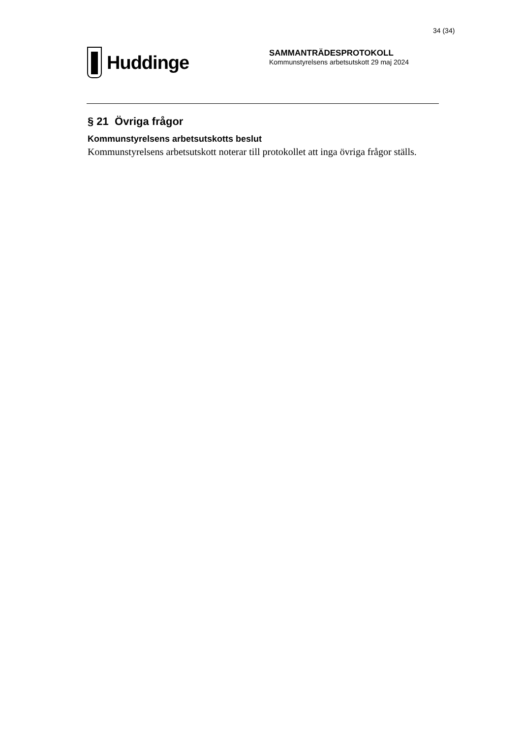34 (34)
Huddinge
SAMMANTRÄDESPROTOKOLL
Kommunstyrelsens arbetsutskott 29 maj 2024
§ 21 Övriga frågor
Kommunstyrelsens arbetsutskotts beslut
Kommunstyrelsens arbetsutskott noterar till protokollet att inga övriga frågor ställs.